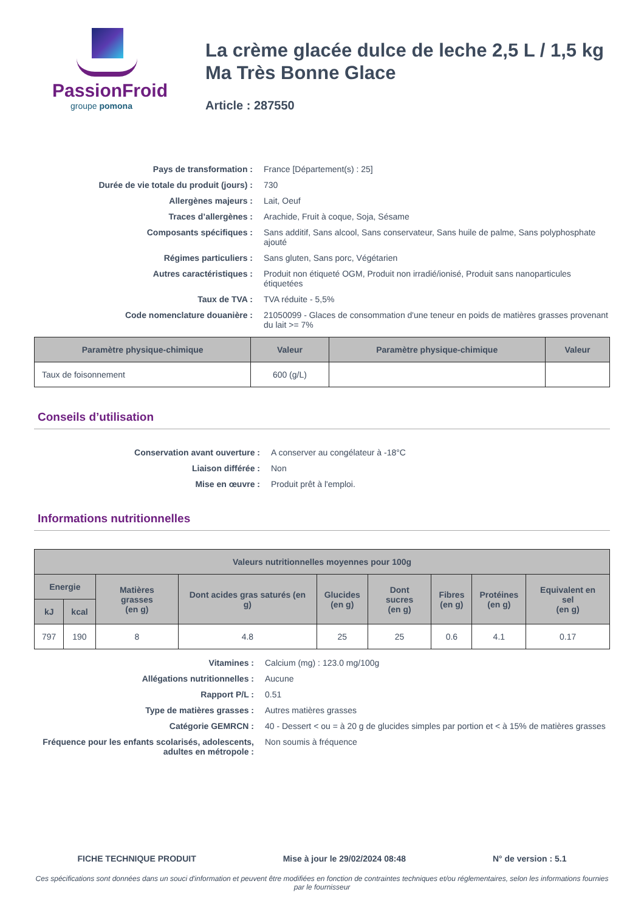PassionFroid
groupe pomona
La crème glacée dulce de leche 2,5 L / 1,5 kg Ma Très Bonne Glace
Article : 287550
Pays de transformation :
France [Département(s) : 25]
Durée de vie totale du produit (jours) :
730
Allergènes majeurs :
Lait, Oeuf
Traces d’allergènes :
Arachide, Fruit à coque, Soja, Sésame
Composants spécifiques :
Sans additif, Sans alcool, Sans conservateur, Sans huile de palme, Sans polyphosphate ajouté
Régimes particuliers :
Sans gluten, Sans porc, Végétarien
Autres caractéristiques :
Produit non étiqueté OGM, Produit non irradié/ionisé, Produit sans nanoparticules étiquetées
Taux de TVA :
TVA réduite - 5,5%
Code nomenclature douanière :
21050099 - Glaces de consommation d'une teneur en poids de matières grasses provenant du lait >= 7%
| Paramètre physique-chimique | Valeur | Paramètre physique-chimique | Valeur |
| --- | --- | --- | --- |
| Taux de foisonnement | 600 (g/L) | | |
Conseils d’utilisation
Conservation avant ouverture :
A conserver au congélateur à -18°C
Liaison différée :
Non
Mise en œuvre :
Produit prêt à l'emploi.
Informations nutritionnelles
| Valeurs nutritionnelles moyennes pour 100g | | | | | | | | |
| --- | --- | --- | --- | --- | --- | --- | --- | --- |
| Energie | | Matières grasses (en g) | Dont acides gras saturés (en g) | Glucides (en g) | Dont sucres (en g) | Fibres (en g) | Protéines (en g) | Equivalent en sel (en g) |
| kJ | kcal | | | | | | | |
| 797 | 190 | 8 | 4.8 | 25 | 25 | 0.6 | 4.1 | 0.17 |
Vitamines :
Calcium (mg) : 123.0 mg/100g
Allégations nutritionnelles :
Aucune
Rapport P/L :
0.51
Type de matières grasses :
Autres matières grasses
Catégorie GEMRCN :
40 - Dessert < ou = à 20 g de glucides simples par portion et < à 15% de matières grasses
Fréquence pour les enfants scolarisés, adolescents, adultes en métropole :
Non soumis à fréquence
FICHE TECHNIQUE PRODUIT Mise à jour le 29/02/2024 08:48 N° de version : 5.1
Ces spécifications sont données dans un souci d'information et peuvent être modifiées en fonction de contraintes techniques et/ou réglementaires, selon les informations fournies par le fournisseur